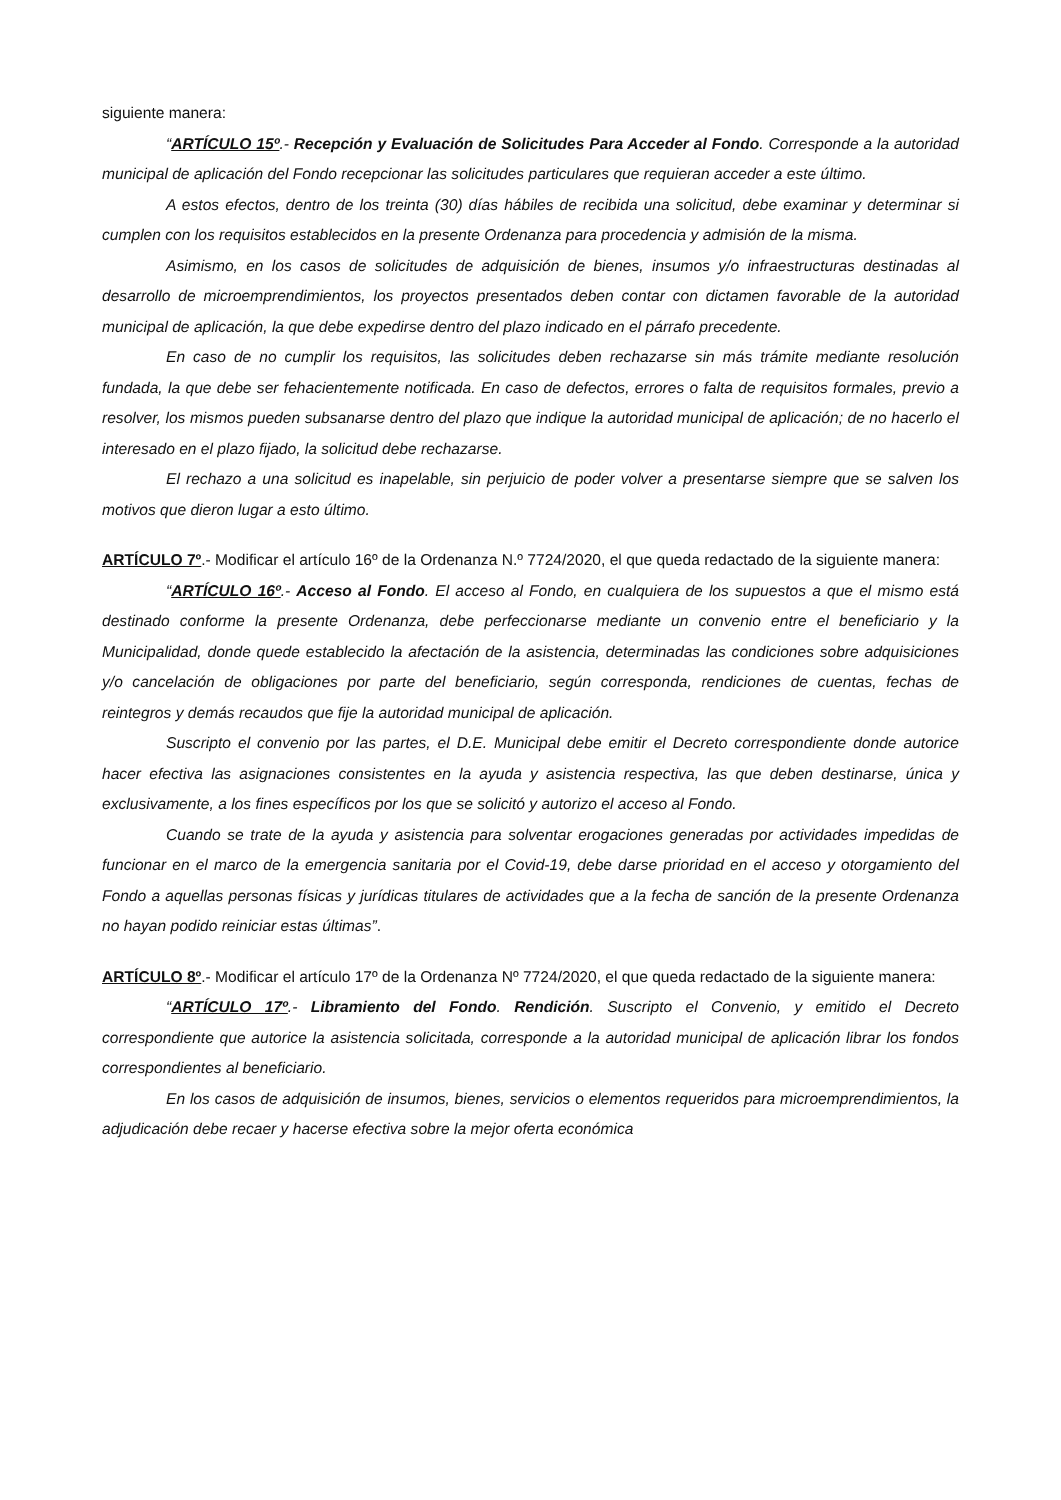siguiente manera:
“ARTÍCULO 15º.- Recepción y Evaluación de Solicitudes Para Acceder al Fondo. Corresponde a la autoridad municipal de aplicación del Fondo recepcionar las solicitudes particulares que requieran acceder a este último.
A estos efectos, dentro de los treinta (30) días hábiles de recibida una solicitud, debe examinar y determinar si cumplen con los requisitos establecidos en la presente Ordenanza para procedencia y admisión de la misma.
Asimismo, en los casos de solicitudes de adquisición de bienes, insumos y/o infraestructuras destinadas al desarrollo de microemprendimientos, los proyectos presentados deben contar con dictamen favorable de la autoridad municipal de aplicación, la que debe expedirse dentro del plazo indicado en el párrafo precedente.
En caso de no cumplir los requisitos, las solicitudes deben rechazarse sin más trámite mediante resolución fundada, la que debe ser fehacientemente notificada. En caso de defectos, errores o falta de requisitos formales, previo a resolver, los mismos pueden subsanarse dentro del plazo que indique la autoridad municipal de aplicación; de no hacerlo el interesado en el plazo fijado, la solicitud debe rechazarse.
El rechazo a una solicitud es inapelable, sin perjuicio de poder volver a presentarse siempre que se salven los motivos que dieron lugar a esto último.
ARTÍCULO 7º.- Modificar el artículo 16º de la Ordenanza N.º 7724/2020, el que queda redactado de la siguiente manera:
“ARTÍCULO 16º.- Acceso al Fondo. El acceso al Fondo, en cualquiera de los supuestos a que el mismo está destinado conforme la presente Ordenanza, debe perfeccionarse mediante un convenio entre el beneficiario y la Municipalidad, donde quede establecido la afectación de la asistencia, determinadas las condiciones sobre adquisiciones y/o cancelación de obligaciones por parte del beneficiario, según corresponda, rendiciones de cuentas, fechas de reintegros y demás recaudos que fije la autoridad municipal de aplicación.
Suscripto el convenio por las partes, el D.E. Municipal debe emitir el Decreto correspondiente donde autorice hacer efectiva las asignaciones consistentes en la ayuda y asistencia respectiva, las que deben destinarse, única y exclusivamente, a los fines específicos por los que se solicitó y autorizo el acceso al Fondo.
Cuando se trate de la ayuda y asistencia para solventar erogaciones generadas por actividades impedidas de funcionar en el marco de la emergencia sanitaria por el Covid-19, debe darse prioridad en el acceso y otorgamiento del Fondo a aquellas personas físicas y jurídicas titulares de actividades que a la fecha de sanción de la presente Ordenanza no hayan podido reiniciar estas últimas”.
ARTÍCULO 8º.- Modificar el artículo 17º de la Ordenanza Nº 7724/2020, el que queda redactado de la siguiente manera:
“ARTÍCULO 17º.- Libramiento del Fondo. Rendición. Suscripto el Convenio, y emitido el Decreto correspondiente que autorice la asistencia solicitada, corresponde a la autoridad municipal de aplicación librar los fondos correspondientes al beneficiario.
En los casos de adquisición de insumos, bienes, servicios o elementos requeridos para microemprendimientos, la adjudicación debe recaer y hacerse efectiva sobre la mejor oferta económica